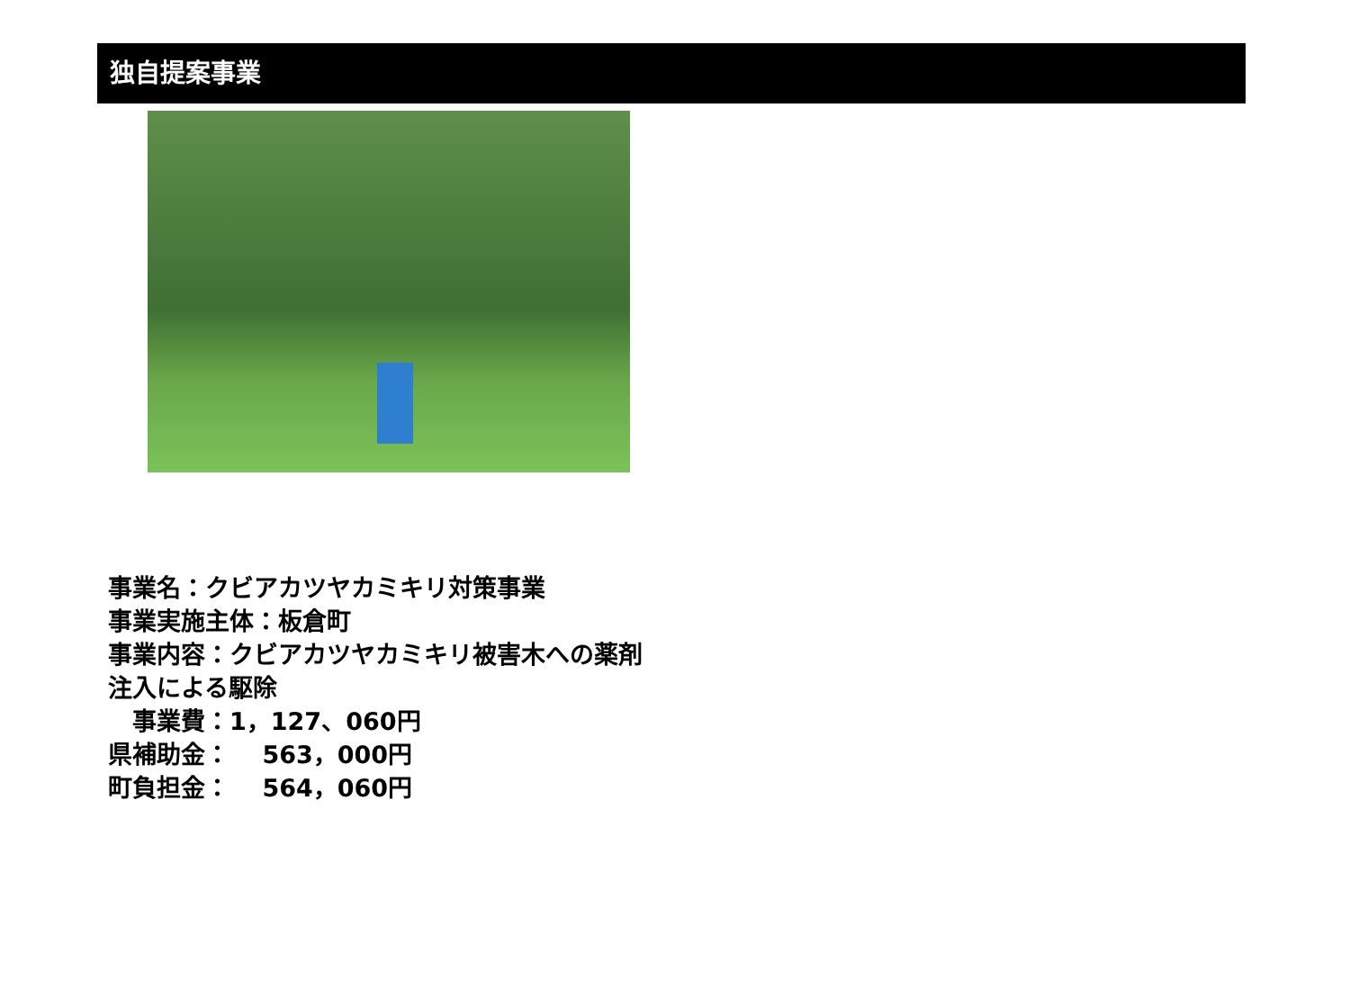独自提案事業
事業名：クビアカツヤカミキリ対策事業
事業実施主体：板倉町
事業内容：クビアカツヤカミキリ被害木への薬剤
注入による駆除
　事業費：1，127、060円
県補助金：　 563，000円
町負担金：　 564，060円